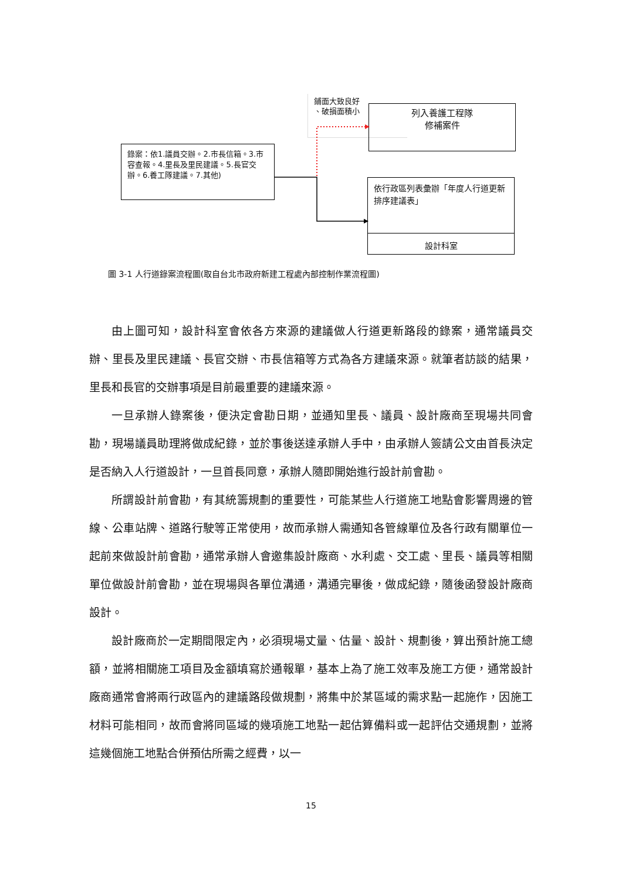鋪面大致良好
、破損面積小
錄案：依1.議員交辦。2.市長信箱。3.市容查報。4.里長及里民建議。5.長官交辦。6.養工隊建議。7.其他)
列入養護工程隊
修補案件
依行政區列表彙辦「年度人行道更新排序建議表」
設計科室
圖 3-1 人行道錄案流程圖(取自台北市政府新建工程處內部控制作業流程圖)
由上圖可知，設計科室會依各方來源的建議做人行道更新路段的錄案，通常議員交辦、里長及里民建議、長官交辦、市長信箱等方式為各方建議來源。就筆者訪談的結果，里長和長官的交辦事項是目前最重要的建議來源。
一旦承辦人錄案後，便決定會勘日期，並通知里長、議員、設計廠商至現場共同會勘，現場議員助理將做成紀錄，並於事後送達承辦人手中，由承辦人簽請公文由首長決定是否納入人行道設計，一旦首長同意，承辦人隨即開始進行設計前會勘。
所謂設計前會勘，有其統籌規劃的重要性，可能某些人行道施工地點會影響周邊的管線、公車站牌、道路行駛等正常使用，故而承辦人需通知各管線單位及各行政有關單位一起前來做設計前會勘，通常承辦人會邀集設計廠商、水利處、交工處、里長、議員等相關單位做設計前會勘，並在現場與各單位溝通，溝通完畢後，做成紀錄，隨後函發設計廠商設計。
設計廠商於一定期間限定內，必須現場丈量、估量、設計、規劃後，算出預計施工總額，並將相關施工項目及金額填寫於通報單，基本上為了施工效率及施工方便，通常設計廠商通常會將兩行政區內的建議路段做規劃，將集中於某區域的需求點一起施作，因施工材料可能相同，故而會將同區域的幾項施工地點一起估算備料或一起評估交通規劃，並將這幾個施工地點合併預估所需之經費，以一
15